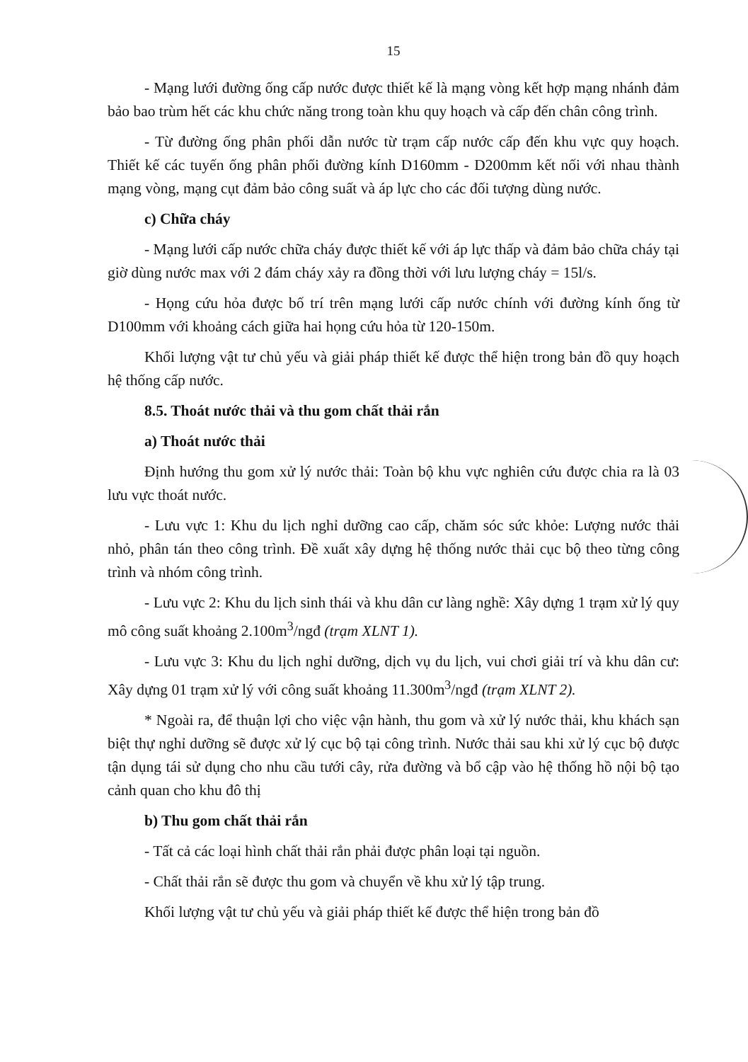15
- Mạng lưới đường ống cấp nước được thiết kế là mạng vòng kết hợp mạng nhánh đảm bảo bao trùm hết các khu chức năng trong toàn khu quy hoạch và cấp đến chân công trình.
- Từ đường ống phân phối dẫn nước từ trạm cấp nước cấp đến khu vực quy hoạch. Thiết kế các tuyến ống phân phối đường kính D160mm - D200mm kết nối với nhau thành mạng vòng, mạng cụt đảm bảo công suất và áp lực cho các đối tượng dùng nước.
c) Chữa cháy
- Mạng lưới cấp nước chữa cháy được thiết kế với áp lực thấp và đảm bảo chữa cháy tại giờ dùng nước max với 2 đám cháy xảy ra đồng thời với lưu lượng cháy = 15l/s.
- Họng cứu hỏa được bố trí trên mạng lưới cấp nước chính với đường kính ống từ D100mm với khoảng cách giữa hai họng cứu hỏa từ 120-150m.
Khối lượng vật tư chủ yếu và giải pháp thiết kế được thể hiện trong bản đồ quy hoạch hệ thống cấp nước.
8.5. Thoát nước thải và thu gom chất thải rắn
a) Thoát nước thải
Định hướng thu gom xử lý nước thải: Toàn bộ khu vực nghiên cứu được chia ra là 03 lưu vực thoát nước.
- Lưu vực 1: Khu du lịch nghỉ dưỡng cao cấp, chăm sóc sức khỏe: Lượng nước thải nhỏ, phân tán theo công trình. Đề xuất xây dựng hệ thống nước thải cục bộ theo từng công trình và nhóm công trình.
- Lưu vực 2: Khu du lịch sinh thái và khu dân cư làng nghề: Xây dựng 1 trạm xử lý quy mô công suất khoảng 2.100m<sup>3</sup>/ngđ (trạm XLNT 1).
- Lưu vực 3: Khu du lịch nghỉ dưỡng, dịch vụ du lịch, vui chơi giải trí và khu dân cư: Xây dựng 01 trạm xử lý với công suất khoảng 11.300m<sup>3</sup>/ngđ (trạm XLNT 2).
* Ngoài ra, để thuận lợi cho việc vận hành, thu gom và xử lý nước thải, khu khách sạn biệt thự nghỉ dưỡng sẽ được xử lý cục bộ tại công trình. Nước thải sau khi xử lý cục bộ được tận dụng tái sử dụng cho nhu cầu tưới cây, rửa đường và bổ cập vào hệ thống hồ nội bộ tạo cảnh quan cho khu đô thị
b) Thu gom chất thải rắn
- Tất cả các loại hình chất thải rắn phải được phân loại tại nguồn.
- Chất thải rắn sẽ được thu gom và chuyển về khu xử lý tập trung.
Khối lượng vật tư chủ yếu và giải pháp thiết kế được thể hiện trong bản đồ